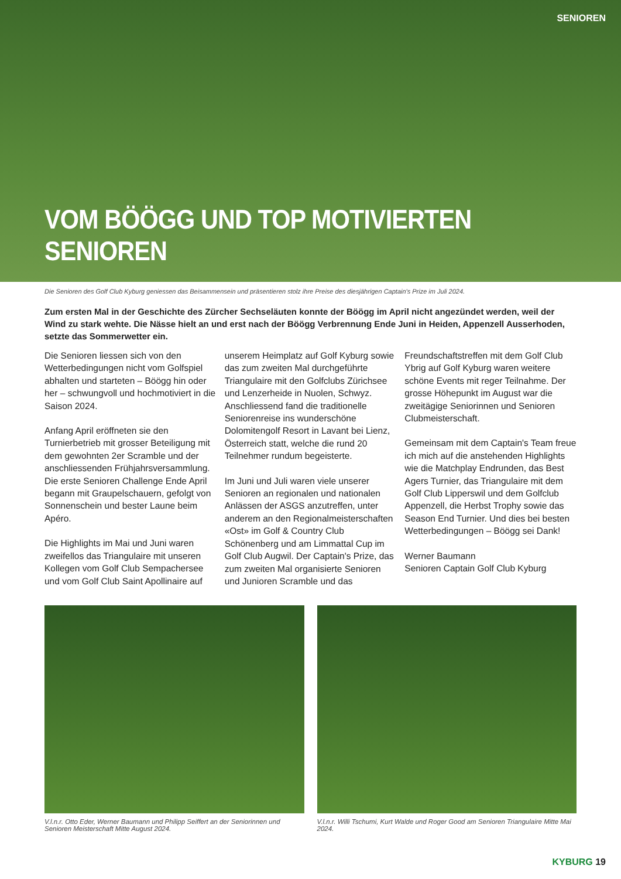SENIOREN
VOM BÖÖGG UND TOP MOTIVIERTEN SENIOREN
Die Senioren des Golf Club Kyburg geniessen das Beisammensein und präsentieren stolz ihre Preise des diesjährigen Captain's Prize im Juli 2024.
Zum ersten Mal in der Geschichte des Zürcher Sechseläuten konnte der Böögg im April nicht angezündet werden, weil der Wind zu stark wehte. Die Nässe hielt an und erst nach der Böögg Verbrennung Ende Juni in Heiden, Appenzell Ausserhoden, setzte das Sommerwetter ein.
Die Senioren liessen sich von den Wetterbedingungen nicht vom Golfspiel abhalten und starteten – Böögg hin oder her – schwungvoll und hochmotiviert in die Saison 2024.
Anfang April eröffneten sie den Turnierbetrieb mit grosser Beteiligung mit dem gewohnten 2er Scramble und der anschliessenden Frühjahrsversammlung. Die erste Senioren Challenge Ende April begann mit Graupelschauern, gefolgt von Sonnenschein und bester Laune beim Apéro.
Die Highlights im Mai und Juni waren zweifellos das Triangulaire mit unseren Kollegen vom Golf Club Sempachersee und vom Golf Club Saint Apollinaire auf
unserem Heimplatz auf Golf Kyburg sowie das zum zweiten Mal durchgeführte Triangulaire mit den Golfclubs Zürichsee und Lenzerheide in Nuolen, Schwyz. Anschliessend fand die traditionelle Seniorenreise ins wunderschöne Dolomitengolf Resort in Lavant bei Lienz, Österreich statt, welche die rund 20 Teilnehmer rundum begeisterte.
Im Juni und Juli waren viele unserer Senioren an regionalen und nationalen Anlässen der ASGS anzutreffen, unter anderem an den Regionalmeisterschaften «Ost» im Golf & Country Club Schönenberg und am Limmattal Cup im Golf Club Augwil. Der Captain's Prize, das zum zweiten Mal organisierte Senioren und Junioren Scramble und das
Freundschaftstreffen mit dem Golf Club Ybrig auf Golf Kyburg waren weitere schöne Events mit reger Teilnahme. Der grosse Höhepunkt im August war die zweitägige Seniorinnen und Senioren Clubmeisterschaft.
Gemeinsam mit dem Captain's Team freue ich mich auf die anstehenden Highlights wie die Matchplay Endrunden, das Best Agers Turnier, das Triangulaire mit dem Golf Club Lipperswil und dem Golfclub Appenzell, die Herbst Trophy sowie das Season End Turnier. Und dies bei besten Wetterbedingungen – Böögg sei Dank!
Werner Baumann
Senioren Captain Golf Club Kyburg
V.l.n.r. Otto Eder, Werner Baumann und Philipp Seiffert an der Seniorinnen und Senioren Meisterschaft Mitte August 2024.
V.l.n.r. Willi Tschumi, Kurt Walde und Roger Good am Senioren Triangulaire Mitte Mai 2024.
KYBURG 19